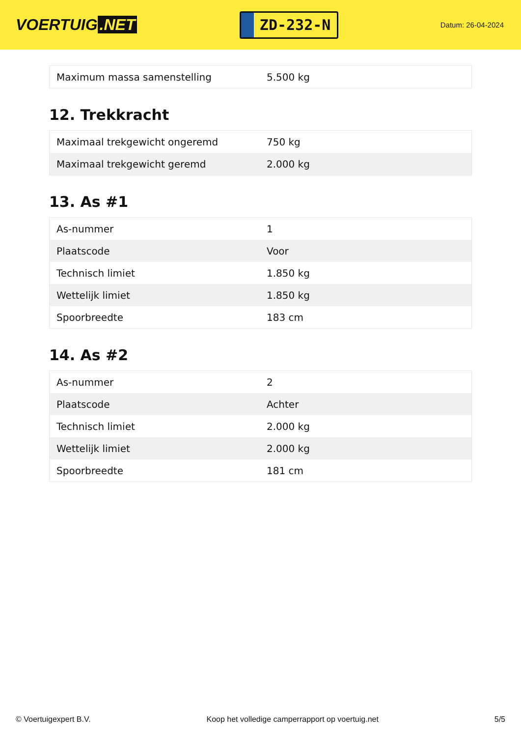VOERTUIG.NET
ZD-232-N
Datum: 26-04-2024
| Maximum massa samenstelling | 5.500 kg |
12. Trekkracht
| Maximaal trekgewicht ongeremd | 750 kg |
| Maximaal trekgewicht geremd | 2.000 kg |
13. As #1
| As-nummer | 1 |
| Plaatscode | Voor |
| Technisch limiet | 1.850 kg |
| Wettelijk limiet | 1.850 kg |
| Spoorbreedte | 183 cm |
14. As #2
| As-nummer | 2 |
| Plaatscode | Achter |
| Technisch limiet | 2.000 kg |
| Wettelijk limiet | 2.000 kg |
| Spoorbreedte | 181 cm |
© Voertuigexpert B.V. Koop het volledige camperrapport op voertuig.net 5/5